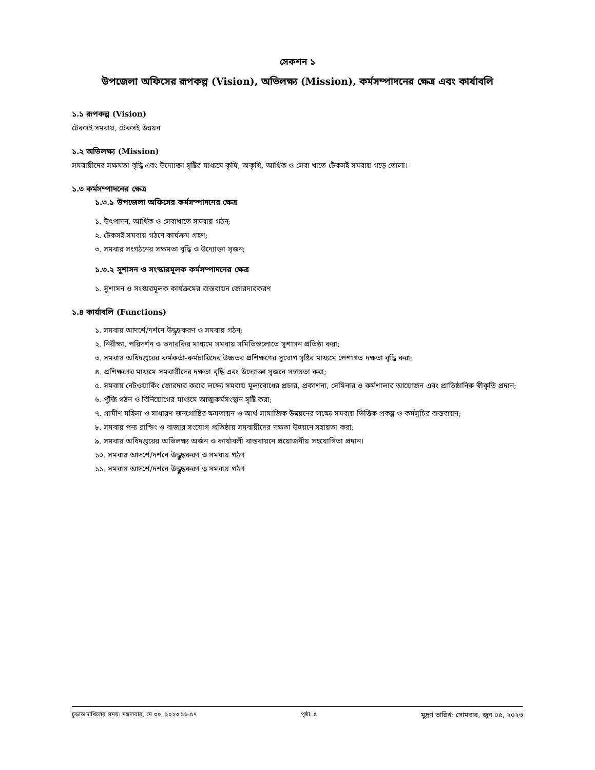সেকশন ১
উপজেলা অফিসের রূপকল্প (Vision), অভিলক্ষ্য (Mission), কর্মসম্পাদনের ক্ষেত্র এবং কার্যাবলি
১.১ রূপকল্প (Vision)
টেকসই সমবায়, টেকসই উন্নয়ন
১.২ অভিলক্ষ্য (Mission)
সমবায়ীদের সক্ষমতা বৃদ্ধি এবং উদ্যোক্তা সৃষ্টির মাধ্যমে কৃষি, অকৃষি, আর্থিক ও সেবা খাতে টেকসই সমবায় গড়ে তোলা।
১.৩ কর্মসম্পাদনের ক্ষেত্র
১.৩.১ উপজেলা অফিসের কর্মসম্পাদনের ক্ষেত্র
১. উৎপাদন, আর্থিক ও সেবাখাতে সমবায় গঠন;
২. টেকসই সমবায় গঠনে কার্যক্রম গ্রহণ;
৩. সমবায় সংগঠনের সক্ষমতা বৃদ্ধি ও উদ্যোক্তা সৃজন;
১.৩.২ সুশাসন ও সংস্কারমূলক কর্মসম্পাদনের ক্ষেত্র
১. সুশাসন ও সংস্কারমূলক কার্যক্রমের বাস্তবায়ন জোরদারকরণ
১.৪ কার্যাবলি (Functions)
১. সমবায় আদর্শে/দর্শনে উদ্ধুদ্ধকরণ ও সমবায় গঠন;
২. নিরীক্ষা, পরিদর্শন ও তদারকির মাধ্যমে সমবায় সমিতিগুলোতে সুশাসন প্রতিষ্ঠা করা;
৩. সমবায় অধিদপ্তরের কর্মকর্তা-কর্মচারিদের উচ্চতর প্রশিক্ষণের সুযোগ সৃষ্টির মাধ্যমে পেশাগত দক্ষতা বৃদ্ধি করা;
৪. প্রশিক্ষণের মাধ্যমে সমবায়ীদের দক্ষতা বৃদ্ধি এবং উদ্যোক্তা সৃজনে সহায়তা করা;
৫. সমবায় নেটওয়ার্কিং জোরদার করার লক্ষ্যে সমবায় মূল্যবোধের প্রচার, প্রকাশনা, সেমিনার ও কর্মশালার আয়োজন এবং প্রাতিষ্ঠানিক স্বীকৃতি প্রদান;
৬. পুঁজি গঠন ও বিনিয়োগের মাধ্যমে আত্মকর্মসংস্থান সৃষ্টি করা;
৭. গ্রামীণ মহিলা ও সাধারণ জনগোষ্ঠির ক্ষমতায়ন ও আর্থ-সামাজিক উন্নয়নের লক্ষ্যে সমবায় ভিত্তিক প্রকল্প ও কর্মসূচির বাস্তবায়ন;
৮. সমবায় পন্য ব্রান্ডিং ও বাজার সংযোগ প্রতিষ্ঠায় সমবায়ীদের দক্ষতা উন্নয়নে সহায়তা করা;
৯. সমবায় অধিদপ্তরের অভিলক্ষ্য অর্জন ও কার্যাবলী বাস্তবায়নে প্রয়োজনীয় সহযোগিতা প্রদান।
১০. সমবায় আদর্শে/দর্শনে উদ্ধুদ্ধকরণ ও সমবায় গঠণ
১১. সমবায় আদর্শে/দর্শনে উদ্ধুদ্ধকরণ ও সমবায় গঠণ
চূড়ান্ত দাখিলের সময়: মঙ্গলবার, মে ৩০, ২০২৩ ১৬:৫৭ পৃষ্ঠা: ৫ মুদ্রণ তারিখ: সোমবার, জুন ০৫, ২০২৩